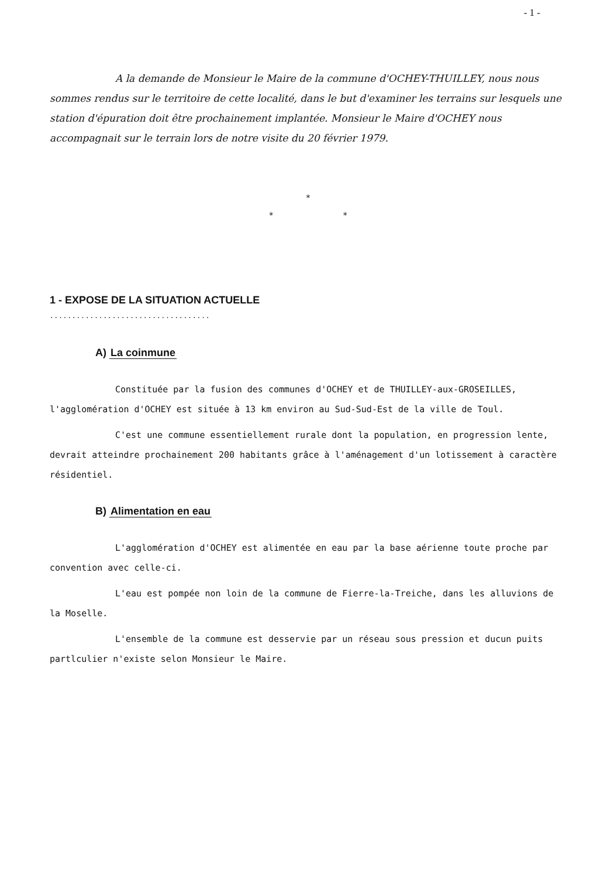- 1 -
A la demande de Monsieur le Maire de la commune d'OCHEY-THUILLEY, nous nous sommes rendus sur le territoire de cette localité, dans le but d'examiner les terrains sur lesquels une station d'épuration doit être prochainement implantée. Monsieur le Maire d'OCHEY nous accompagnait sur le terrain lors de notre visite du 20 février 1979.
*
* *
1 - EXPOSE DE LA SITUATION ACTUELLE
....................................
A) La coinmune
Constituée par la fusion des communes d'OCHEY et de THUILLEY-aux-GROSEILLES, l'agglomération d'OCHEY est située à 13 km environ au Sud-Sud-Est de la ville de Toul.
C'est une commune essentiellement rurale dont la population, en progression lente, devrait atteindre prochainement 200 habitants grâce à l'aménagement d'un lotissement à caractère résidentiel.
B) Alimentation en eau
L'agglomération d'OCHEY est alimentée en eau par la base aérienne toute proche par convention avec celle-ci.
L'eau est pompée non loin de la commune de Fierre-la-Treiche, dans les alluvions de la Moselle.
L'ensemble de la commune est desservie par un réseau sous pression et ducun puits partlculier n'existe selon Monsieur le Maire.